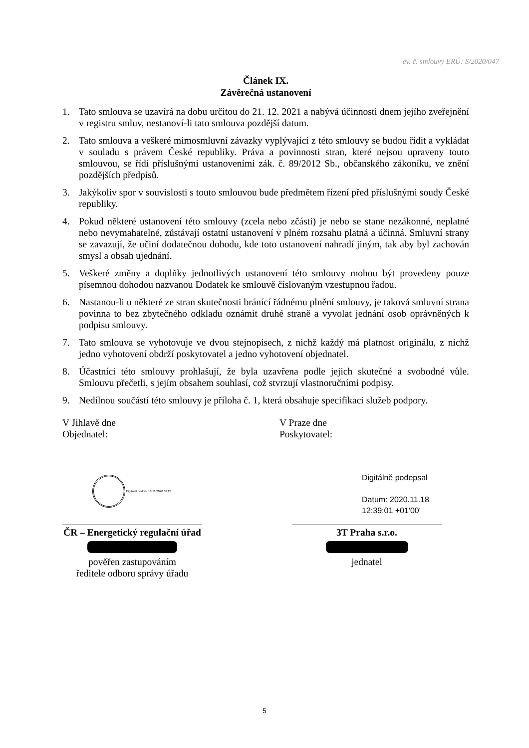ev. č. smlouvy ERÚ: S/2020/047
Článek IX.
Závěrečná ustanovení
1. Tato smlouva se uzavírá na dobu určitou do 21. 12. 2021 a nabývá účinnosti dnem jejího zveřejnění v registru smluv, nestanoví-li tato smlouva pozdější datum.
2. Tato smlouva a veškeré mimosmluvní závazky vyplývající z této smlouvy se budou řídit a vykládat v souladu s právem České republiky. Práva a povinnosti stran, které nejsou upraveny touto smlouvou, se řídí příslušnými ustanoveními zák. č. 89/2012 Sb., občanského zákoníku, ve znění pozdějších předpisů.
3. Jakýkoliv spor v souvislosti s touto smlouvou bude předmětem řízení před příslušnými soudy České republiky.
4. Pokud některé ustanovení této smlouvy (zcela nebo zčásti) je nebo se stane nezákonné, neplatné nebo nevymahatelné, zůstávají ostatní ustanovení v plném rozsahu platná a účinná. Smluvní strany se zavazují, že učiní dodatečnou dohodu, kde toto ustanovení nahradí jiným, tak aby byl zachován smysl a obsah ujednání.
5. Veškeré změny a doplňky jednotlivých ustanovení této smlouvy mohou být provedeny pouze písemnou dohodou nazvanou Dodatek ke smlouvě číslovaným vzestupnou řadou.
6. Nastanou-li u některé ze stran skutečnosti bránící řádnému plnění smlouvy, je taková smluvní strana povinna to bez zbytečného odkladu oznámit druhé straně a vyvolat jednání osob oprávněných k podpisu smlouvy.
7. Tato smlouva se vyhotovuje ve dvou stejnopisech, z nichž každý má platnost originálu, z nichž jedno vyhotovení obdrží poskytovatel a jedno vyhotovení objednatel.
8. Účastníci této smlouvy prohlašují, že byla uzavřena podle jejich skutečné a svobodné vůle. Smlouvu přečetli, s jejím obsahem souhlasí, což stvrzují vlastnoručními podpisy.
9. Nedílnou součástí této smlouvy je příloha č. 1, která obsahuje specifikaci služeb podpory.
V Jihlavě dne
Objednatel:
Digitální podpis: 18.11.2020 09:23
ČR – Energetický regulační úřad
pověřen zastupováním
ředitele odboru správy úřadu
V Praze dne
Poskytovatel:
Digitálně podepsal
Datum: 2020.11.18
12:39:01 +01'00'
3T Praha s.r.o.
jednatel
5